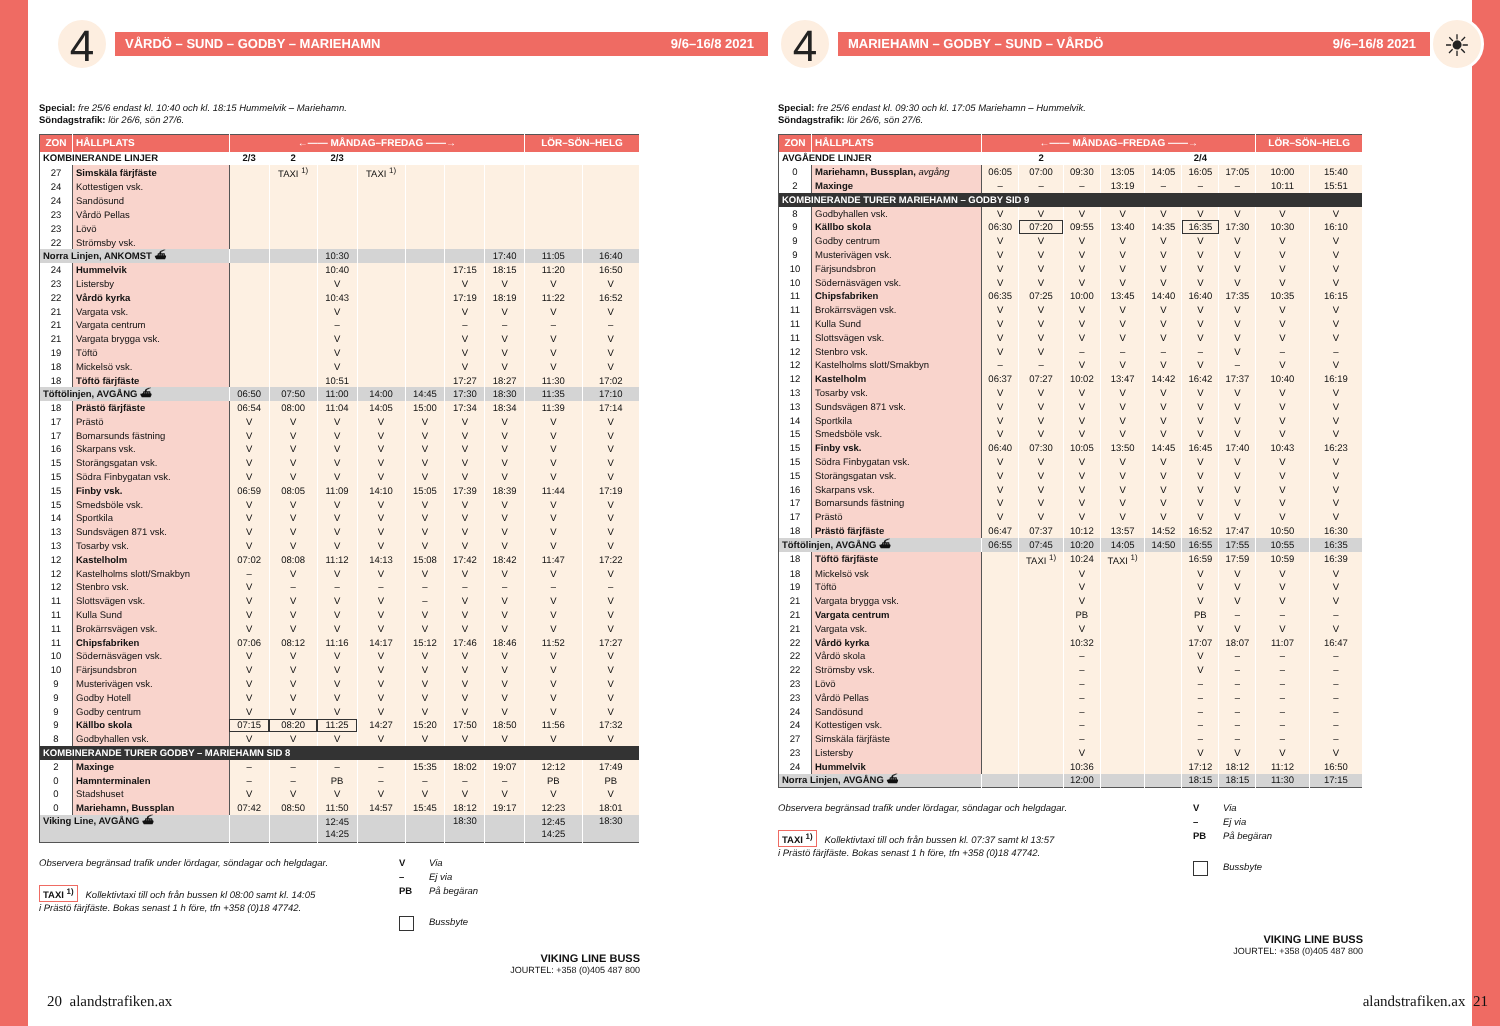4
VÅRDÖ – SUND – GODBY – MARIEHAMN 9/6–16/8 2021
Special: fre 25/6 endast kl. 10:40 och kl. 18:15 Hummelvik – Mariehamn.
Söndagstrafik: lör 26/6, sön 27/6.
| ZON | HÅLLPLATS | ←—— MÅNDAG–FREDAG ——→ | | | | | | | LÖR–SÖN–HELG | |
| --- | --- | --- | --- | --- | --- | --- | --- | --- | --- | --- |
| KOMBINERANDE LINJER | | 2/3 | 2 | 2/3 | | | | | | |
| 27 | Simskäla färjfäste | | TAXI <sup>1)</sup> | | TAXI <sup>1)</sup> | | | | | |
| 24 | Kottestigen vsk. | | | | | | | | | |
| 24 | Sandösund | | | | | | | | | |
| 23 | Vårdö Pellas | | | | | | | | | |
| 23 | Lövö | | | | | | | | | |
| 22 | Strömsby vsk. | | | | | | | | | |
| Norra Linjen, ANKOMST ⛴ | | | | 10:30 | | | | 17:40 | 11:05 | 16:40 |
| 24 | Hummelvik | | | 10:40 | | | 17:15 | 18:15 | 11:20 | 16:50 |
| 23 | Listersby | | | V | | | V | V | V | V |
| 22 | Vårdö kyrka | | | 10:43 | | | 17:19 | 18:19 | 11:22 | 16:52 |
| 21 | Vargata vsk. | | | V | | | V | V | V | V |
| 21 | Vargata centrum | | | – | | | – | – | – | – |
| 21 | Vargata brygga vsk. | | | V | | | V | V | V | V |
| 19 | Töftö | | | V | | | V | V | V | V |
| 18 | Mickelsö vsk. | | | V | | | V | V | V | V |
| 18 | Töftö färjfäste | | | 10:51 | | | 17:27 | 18:27 | 11:30 | 17:02 |
| Töftölinjen, AVGÅNG ⛴ | | 06:50 | 07:50 | 11:00 | 14:00 | 14:45 | 17:30 | 18:30 | 11:35 | 17:10 |
| 18 | Prästö färjfäste | 06:54 | 08:00 | 11:04 | 14:05 | 15:00 | 17:34 | 18:34 | 11:39 | 17:14 |
| 17 | Prästö | V | V | V | V | V | V | V | V | V |
| 17 | Bomarsunds fästning | V | V | V | V | V | V | V | V | V |
| 16 | Skarpans vsk. | V | V | V | V | V | V | V | V | V |
| 15 | Storängsgatan vsk. | V | V | V | V | V | V | V | V | V |
| 15 | Södra Finbygatan vsk. | V | V | V | V | V | V | V | V | V |
| 15 | Finby vsk. | 06:59 | 08:05 | 11:09 | 14:10 | 15:05 | 17:39 | 18:39 | 11:44 | 17:19 |
| 15 | Smedsböle vsk. | V | V | V | V | V | V | V | V | V |
| 14 | Sportkila | V | V | V | V | V | V | V | V | V |
| 13 | Sundsvägen 871 vsk. | V | V | V | V | V | V | V | V | V |
| 13 | Tosarby vsk. | V | V | V | V | V | V | V | V | V |
| 12 | Kastelholm | 07:02 | 08:08 | 11:12 | 14:13 | 15:08 | 17:42 | 18:42 | 11:47 | 17:22 |
| 12 | Kastelholms slott/Smakbyn | – | V | V | V | V | V | V | V | V |
| 12 | Stenbro vsk. | V | – | – | – | – | – | – | – | – |
| 11 | Slottsvägen vsk. | V | V | V | V | – | V | V | V | V |
| 11 | Kulla Sund | V | V | V | V | V | V | V | V | V |
| 11 | Brokärrsvägen vsk. | V | V | V | V | V | V | V | V | V |
| 11 | Chipsfabriken | 07:06 | 08:12 | 11:16 | 14:17 | 15:12 | 17:46 | 18:46 | 11:52 | 17:27 |
| 10 | Södernäsvägen vsk. | V | V | V | V | V | V | V | V | V |
| 10 | Färjsundsbron | V | V | V | V | V | V | V | V | V |
| 9 | Musterivägen vsk. | V | V | V | V | V | V | V | V | V |
| 9 | Godby Hotell | V | V | V | V | V | V | V | V | V |
| 9 | Godby centrum | V | V | V | V | V | V | V | V | V |
| 9 | Källbo skola | 07:15 | 08:20 | 11:25 | 14:27 | 15:20 | 17:50 | 18:50 | 11:56 | 17:32 |
| 8 | Godbyhallen vsk. | V | V | V | V | V | V | V | V | V |
| KOMBINERANDE TURER GODBY – MARIEHAMN SID 8 | | | | | | | | | | |
| 2 | Maxinge | – | – | – | – | 15:35 | 18:02 | 19:07 | 12:12 | 17:49 |
| 0 | Hamnterminalen | – | – | PB | – | – | – | – | PB | PB |
| 0 | Stadshuset | V | V | V | V | V | V | V | V | V |
| 0 | Mariehamn, Bussplan | 07:42 | 08:50 | 11:50 | 14:57 | 15:45 | 18:12 | 19:17 | 12:23 | 18:01 |
| Viking Line, AVGÅNG ⛴ | | | | 12:45 14:25 | | | 18:30 | | 12:45 14:25 | 18:30 |
Observera begränsad trafik under lördagar, söndagar och helgdagar.
V
Via
–
Ej via
TAXI <sup>1)</sup> Kollektivtaxi till och från bussen kl 08:00 samt kl. 14:05
i Prästö färjfäste. Bokas senast 1 h före, tfn +358 (0)18 47742.
PB
På begäran
Bussbyte
VIKING LINE BUSS
JOURTEL: +358 (0)405 487 800
20 alandstrafiken.ax
4
MARIEHAMN – GODBY – SUND – VÅRDÖ 9/6–16/8 2021
☀
Special: fre 25/6 endast kl. 09:30 och kl. 17:05 Mariehamn – Hummelvik.
Söndagstrafik: lör 26/6, sön 27/6.
| ZON | HÅLLPLATS | ←—— MÅNDAG–FREDAG ——→ | | | | | | | LÖR–SÖN–HELG | |
| --- | --- | --- | --- | --- | --- | --- | --- | --- | --- | --- |
| AVGÅENDE LINJER | | | 2 | | | | 2/4 | | | |
| 0 | Mariehamn, Bussplan, avgång | 06:05 | 07:00 | 09:30 | 13:05 | 14:05 | 16:05 | 17:05 | 10:00 | 15:40 |
| 2 | Maxinge | – | – | – | 13:19 | – | – | – | 10:11 | 15:51 |
| KOMBINERANDE TURER MARIEHAMN – GODBY SID 9 | | | | | | | | | | |
| 8 | Godbyhallen vsk. | V | V | V | V | V | V | V | V | V |
| 9 | Källbo skola | 06:30 | 07:20 | 09:55 | 13:40 | 14:35 | 16:35 | 17:30 | 10:30 | 16:10 |
| 9 | Godby centrum | V | V | V | V | V | V | V | V | V |
| 9 | Musterivägen vsk. | V | V | V | V | V | V | V | V | V |
| 10 | Färjsundsbron | V | V | V | V | V | V | V | V | V |
| 10 | Södernäsvägen vsk. | V | V | V | V | V | V | V | V | V |
| 11 | Chipsfabriken | 06:35 | 07:25 | 10:00 | 13:45 | 14:40 | 16:40 | 17:35 | 10:35 | 16:15 |
| 11 | Brokärrsvägen vsk. | V | V | V | V | V | V | V | V | V |
| 11 | Kulla Sund | V | V | V | V | V | V | V | V | V |
| 11 | Slottsvägen vsk. | V | V | V | V | V | V | V | V | V |
| 12 | Stenbro vsk. | V | V | – | – | – | – | V | – | – |
| 12 | Kastelholms slott/Smakbyn | – | – | V | V | V | V | – | V | V |
| 12 | Kastelholm | 06:37 | 07:27 | 10:02 | 13:47 | 14:42 | 16:42 | 17:37 | 10:40 | 16:19 |
| 13 | Tosarby vsk. | V | V | V | V | V | V | V | V | V |
| 13 | Sundsvägen 871 vsk. | V | V | V | V | V | V | V | V | V |
| 14 | Sportkila | V | V | V | V | V | V | V | V | V |
| 15 | Smedsböle vsk. | V | V | V | V | V | V | V | V | V |
| 15 | Finby vsk. | 06:40 | 07:30 | 10:05 | 13:50 | 14:45 | 16:45 | 17:40 | 10:43 | 16:23 |
| 15 | Södra Finbygatan vsk. | V | V | V | V | V | V | V | V | V |
| 15 | Storängsgatan vsk. | V | V | V | V | V | V | V | V | V |
| 16 | Skarpans vsk. | V | V | V | V | V | V | V | V | V |
| 17 | Bomarsunds fästning | V | V | V | V | V | V | V | V | V |
| 17 | Prästö | V | V | V | V | V | V | V | V | V |
| 18 | Prästö färjfäste | 06:47 | 07:37 | 10:12 | 13:57 | 14:52 | 16:52 | 17:47 | 10:50 | 16:30 |
| Töftölinjen, AVGÅNG ⛴ | | 06:55 | 07:45 | 10:20 | 14:05 | 14:50 | 16:55 | 17:55 | 10:55 | 16:35 |
| 18 | Töftö färjfäste | | TAXI <sup>1)</sup> | 10:24 | TAXI <sup>1)</sup> | | 16:59 | 17:59 | 10:59 | 16:39 |
| 18 | Mickelsö vsk | | | V | | | V | V | V | V |
| 19 | Töftö | | | V | | | V | V | V | V |
| 21 | Vargata brygga vsk. | | | V | | | V | V | V | V |
| 21 | Vargata centrum | | | PB | | | PB | – | – | – |
| 21 | Vargata vsk. | | | V | | | V | V | V | V |
| 22 | Vårdö kyrka | | | 10:32 | | | 17:07 | 18:07 | 11:07 | 16:47 |
| 22 | Vårdö skola | | | – | | | V | – | – | – |
| 22 | Strömsby vsk. | | | – | | | V | – | – | – |
| 23 | Lövö | | | – | | | – | – | – | – |
| 23 | Vårdö Pellas | | | – | | | – | – | – | – |
| 24 | Sandösund | | | – | | | – | – | – | – |
| 24 | Kottestigen vsk. | | | – | | | – | – | – | – |
| 27 | Simskäla färjfäste | | | – | | | – | – | – | – |
| 23 | Listersby | | | V | | | V | V | V | V |
| 24 | Hummelvik | | | 10:36 | | | 17:12 | 18:12 | 11:12 | 16:50 |
| Norra Linjen, AVGÅNG ⛴ | | | | 12:00 | | | 18:15 | 18:15 | 11:30 | 17:15 |
Observera begränsad trafik under lördagar, söndagar och helgdagar.
V
Via
–
Ej via
TAXI <sup>1)</sup> Kollektivtaxi till och från bussen kl. 07:37 samt kl 13:57
i Prästö färjfäste. Bokas senast 1 h före, tfn +358 (0)18 47742.
PB
På begäran
Bussbyte
VIKING LINE BUSS
JOURTEL: +358 (0)405 487 800
alandstrafiken.ax 21